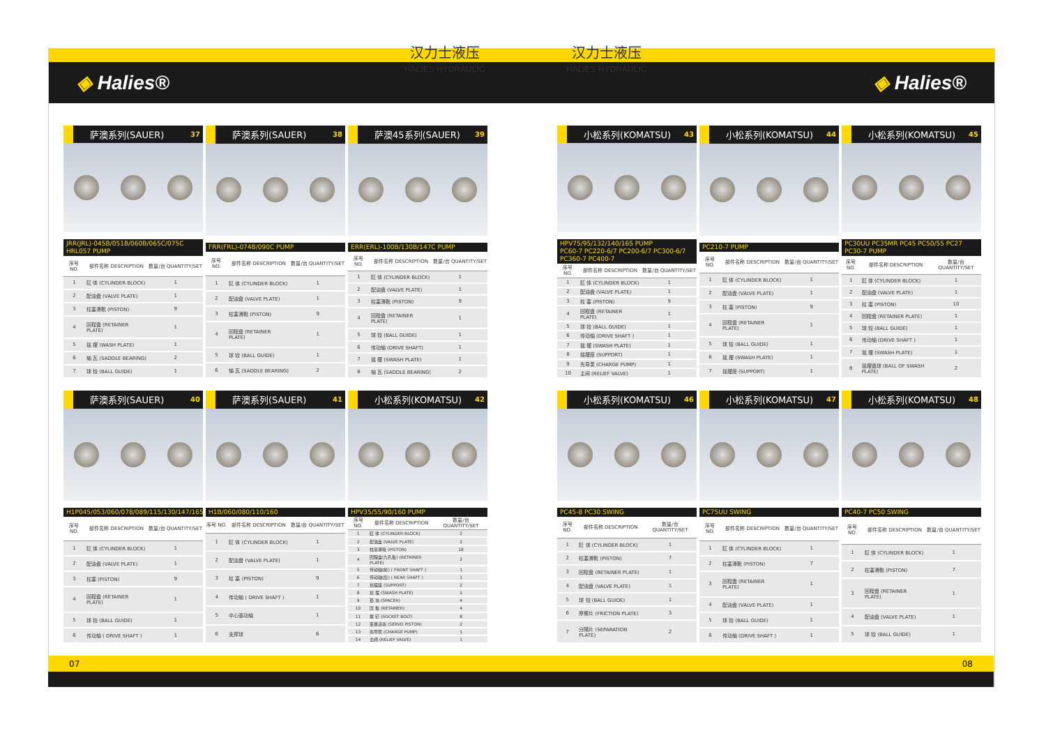◈ Halies® ◈ Halies® 汉力士液压
HALIES HYDRAULIC
汉力士液压
HALIES HYDRAULIC
萨澳系列(SAUER) 37
JRR(JRL)-045B/051B/060B/065C/075C HRL057 PUMP
| 序号 NO. | 部件名称 DESCRIPTION | 数量/台 QUANTITY/SET |
| --- | --- | --- |
| 1 | 缸 体 (CYLINDER BLOCK) | 1 |
| 2 | 配油盘 (VALVE PLATE) | 1 |
| 3 | 柱塞滑靴 (PISTON) | 9 |
| 4 | 回程盘 (RETAINER PLATE) | 1 |
| 5 | 摇 摆 (WASH PLATE) | 1 |
| 6 | 轴 瓦 (SADDLE BEARING) | 2 |
| 7 | 球 铰 (BALL GUIDE) | 1 |
萨澳系列(SAUER) 38
FRR(FRL)-074B/090C PUMP
| 序号 NO. | 部件名称 DESCRIPTION | 数量/台 QUANTITY/SET |
| --- | --- | --- |
| 1 | 缸 体 (CYLINDER BLOCK) | 1 |
| 2 | 配油盘 (VALVE PLATE) | 1 |
| 3 | 柱塞滑靴 (PISTON) | 9 |
| 4 | 回程盘 (RETAINER PLATE) | 1 |
| 5 | 球 铰 (BALL GUIDE) | 1 |
| 6 | 轴 瓦 (SADDLE BEARING) | 2 |
萨澳45系列(SAUER) 39
ERR(ERL)-100B/130B/147C PUMP
| 序号 NO. | 部件名称 DESCRIPTION | 数量/台 QUANTITY/SET |
| --- | --- | --- |
| 1 | 缸 体 (CYLINDER BLOCK) | 1 |
| 2 | 配油盘 (VALVE PLATE) | 1 |
| 3 | 柱塞滑靴 (PISTON) | 9 |
| 4 | 回程盘 (RETAINER PLATE) | 1 |
| 5 | 球 铰 (BALL GUIDE) | 1 |
| 6 | 传动轴 (DRIVE SHAFT) | 1 |
| 7 | 摇 摆 (SWASH PLATE) | 1 |
| 8 | 轴 瓦 (SADDLE BEARING) | 2 |
小松系列(KOMATSU) 43
HPV75/95/132/140/165 PUMP
PC60-7 PC220-6/7 PC200-6/7 PC300-6/7 PC360-7 PC400-7
| 序号 NO. | 部件名称 DESCRIPTION | 数量/台 QUANTITY/SET |
| --- | --- | --- |
| 1 | 缸 体 (CYLINDER BLOCK) | 1 |
| 2 | 配油盘 (VALVE PLATE) | 1 |
| 3 | 柱 塞 (PISTON) | 9 |
| 4 | 回程盘 (RETAINER PLATE) | 1 |
| 5 | 球 铰 (BALL GUIDE) | 1 |
| 6 | 传动轴 (DRIVE SHAFT ) | 1 |
| 7 | 摇 摆 (SWASH PLATE) | 1 |
| 8 | 摇摆座 (SUPPORT) | 1 |
| 9 | 先导泵 (CHARGE PUMP) | 1 |
| 10 | 主阀 (RELIEF VALVE) | 1 |
小松系列(KOMATSU) 44
PC210-7 PUMP
| 序号 NO. | 部件名称 DESCRIPTION | 数量/台 QUANTITY/SET |
| --- | --- | --- |
| 1 | 缸 体 (CYLINDER BLOCK) | 1 |
| 2 | 配油盘 (VALVE PLATE) | 1 |
| 3 | 柱 塞 (PISTON) | 9 |
| 4 | 回程盘 (RETAINER PLATE) | 1 |
| 5 | 球 铰 (BALL GUIDE) | 1 |
| 6 | 摇 摆 (SWASH PLATE) | 1 |
| 7 | 摇摆座 (SUPPORT) | 1 |
小松系列(KOMATSU) 45
PC30UU PC35MR PC45 PC50/55 PC27 PC30-7 PUMP
| 序号 NO. | 部件名称 DESCRIPTION | 数量/台 QUANTITY/SET |
| --- | --- | --- |
| 1 | 缸 体 (CYLINDER BLOCK) | 1 |
| 2 | 配油盘 (VALVE PLATE) | 1 |
| 3 | 柱 塞 (PISTON) | 10 |
| 4 | 回程盘 (RETAINER PLATE) | 1 |
| 5 | 球 铰 (BALL GUIDE) | 1 |
| 6 | 传动轴 (DRIVE SHAFT ) | 1 |
| 7 | 摇 摆 (SWASH PLATE) | 1 |
| 8 | 摇摆盘球 (BALL OF SWASH PLATE) | 2 |
萨澳系列(SAUER) 40
H1P045/053/060/078/089/115/130/147/165
| 序号 NO. | 部件名称 DESCRIPTION | 数量/台 QUANTITY/SET |
| --- | --- | --- |
| 1 | 缸 体 (CYLINDER BLOCK) | 1 |
| 2 | 配油盘 (VALVE PLATE) | 1 |
| 3 | 柱塞 (PISTON) | 9 |
| 4 | 回程盘 (RETAINER PLATE) | 1 |
| 5 | 球 铰 (BALL GUIDE) | 1 |
| 6 | 传动轴 ( DRIVE SHAFT ) | 1 |
萨澳系列(SAUER) 41
H1B/060/080/110/160
| 序号 NO. | 部件名称 DESCRIPTION | 数量/台 QUANTITY/SET |
| --- | --- | --- |
| 1 | 缸 体 (CYLINDER BLOCK) | 1 |
| 2 | 配油盘 (VALVE PLATE) | 1 |
| 3 | 柱 塞 (PISTON) | 9 |
| 4 | 传动轴 ( DRIVE SHAFT ) | 1 |
| 5 | 中心驱动轴 | 1 |
| 6 | 支撑球 | 6 |
小松系列(KOMATSU) 42
HPV35/55/90/160 PUMP
| 序号 NO. | 部件名称 DESCRIPTION | 数量/台 QUANTITY/SET |
| --- | --- | --- |
| 1 | 缸 体 (CYLINDER BLOCK) | 2 |
| 2 | 配油盘 (VALVE PLATE) | 2 |
| 3 | 柱塞滑靴 (PISTON) | 18 |
| 4 | 回程盘(九孔板) (RETAINER PLATE) | 2 |
| 5 | 传动轴(前) ( FRONT SHAFT ) | 1 |
| 6 | 传动轴(后) ( REAR SHAFT ) | 1 |
| 7 | 摇摆座 (SUPPORT) | 2 |
| 8 | 摇 摆 (SWASH PLATE) | 2 |
| 9 | 垫 块 (SPACER) | 4 |
| 10 | 压 板 (RETAINER) | 4 |
| 11 | 螺 钉 (SOCKET BOLT) | 8 |
| 12 | 变量活塞 (SERVO PISTON) | 2 |
| 13 | 先导泵 (CHARGE PUMP) | 1 |
| 14 | 主阀 (RELIEF VALVE) | 1 |
小松系列(KOMATSU) 46
PC45-8 PC30 SWING
| 序号 NO. | 部件名称 DESCRIPTION | 数量/台 QUANTITY/SET |
| --- | --- | --- |
| 1 | 缸 体 (CYLINDER BLOCK) | 1 |
| 2 | 柱塞滑靴 (PISTON) | 7 |
| 3 | 回程盘 (RETAINER PLATE) | 1 |
| 4 | 配油盘 (VALVE PLATE) | 1 |
| 5 | 球 铰 (BALL GUIDE) | 1 |
| 6 | 摩擦片 (FRICTION PLATE) | 3 |
| 7 | 分隔片 (SEPARATION PLATE) | 2 |
小松系列(KOMATSU) 47
PC75UU SWING
| 序号 NO. | 部件名称 DESCRIPTION | 数量/台 QUANTITY/SET |
| --- | --- | --- |
| 1 | 缸 体 (CYLINDER BLOCK) | 1 |
| 2 | 柱塞滑靴 (PISTON) | 7 |
| 3 | 回程盘 (RETAINER PLATE) | 1 |
| 4 | 配油盘 (VALVE PLATE) | 1 |
| 5 | 球 铰 (BALL GUIDE) | 1 |
| 6 | 传动轴 (DRIVE SHAFT ) | 1 |
小松系列(KOMATSU) 48
PC40-7 PC50 SWING
| 序号 NO. | 部件名称 DESCRIPTION | 数量/台 QUANTITY/SET |
| --- | --- | --- |
| 1 | 缸 体 (CYLINDER BLOCK) | 1 |
| 2 | 柱塞滑靴 (PISTON) | 7 |
| 3 | 回程盘 (RETAINER PLATE) | 1 |
| 4 | 配油盘 (VALVE PLATE) | 1 |
| 5 | 球 铰 (BALL GUIDE) | 1 |
07 08